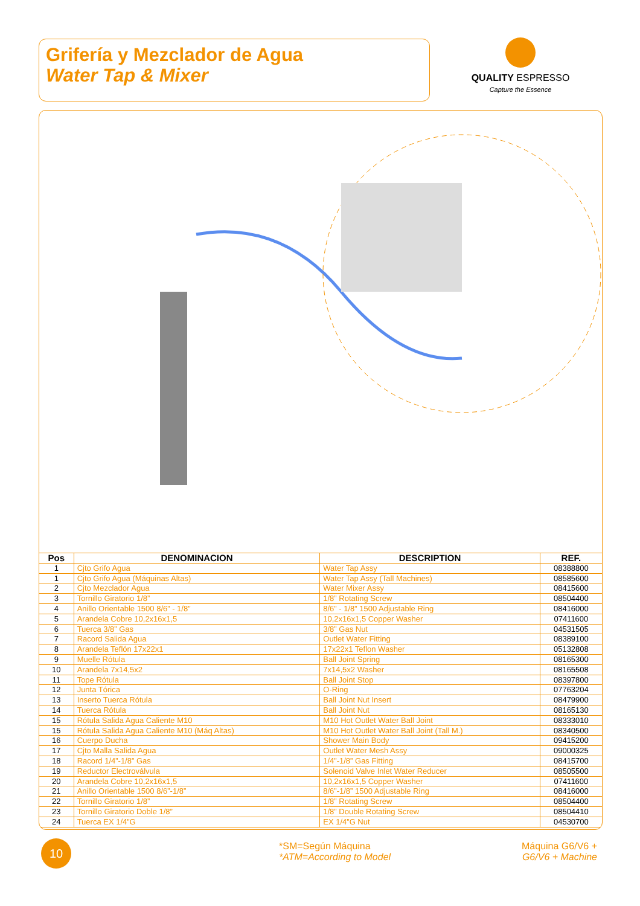Grifería y Mezclador de Agua
Water Tap & Mixer
QUALITY ESPRESSO
Capture the Essence
| Pos | DENOMINACION | DESCRIPTION | REF. |
| --- | --- | --- | --- |
| 1 | Cjto Grifo Agua | Water Tap Assy | 08388800 |
| 1 | Cjto Grifo Agua (Máquinas Altas) | Water Tap Assy (Tall Machines) | 08585600 |
| 2 | Cjto Mezclador Agua | Water Mixer Assy | 08415600 |
| 3 | Tornillo Giratorio 1/8” | 1/8” Rotating Screw | 08504400 |
| 4 | Anillo Orientable 1500 8/6” - 1/8” | 8/6” - 1/8” 1500 Adjustable Ring | 08416000 |
| 5 | Arandela Cobre 10,2x16x1,5 | 10,2x16x1,5 Copper Washer | 07411600 |
| 6 | Tuerca 3/8” Gas | 3/8” Gas Nut | 04531505 |
| 7 | Racord Salida Agua | Outlet Water Fitting | 08389100 |
| 8 | Arandela Teflón 17x22x1 | 17x22x1 Teflon Washer | 05132808 |
| 9 | Muelle Rótula | Ball Joint Spring | 08165300 |
| 10 | Arandela 7x14,5x2 | 7x14,5x2 Washer | 08165508 |
| 11 | Tope Rótula | Ball Joint Stop | 08397800 |
| 12 | Junta Tórica | O-Ring | 07763204 |
| 13 | Inserto Tuerca Rótula | Ball Joint Nut Insert | 08479900 |
| 14 | Tuerca Rótula | Ball Joint Nut | 08165130 |
| 15 | Rótula Salida Agua Caliente M10 | M10 Hot Outlet Water Ball Joint | 08333010 |
| 15 | Rótula Salida Agua Caliente M10 (Máq Altas) | M10 Hot Outlet Water Ball Joint (Tall M.) | 08340500 |
| 16 | Cuerpo Ducha | Shower Main Body | 09415200 |
| 17 | Cjto Malla Salida Agua | Outlet Water Mesh Assy | 09000325 |
| 18 | Racord 1/4”-1/8” Gas | 1/4”-1/8” Gas Fitting | 08415700 |
| 19 | Reductor Electroválvula | Solenoid Valve Inlet Water Reducer | 08505500 |
| 20 | Arandela Cobre 10,2x16x1,5 | 10,2x16x1,5 Copper Washer | 07411600 |
| 21 | Anillo Orientable 1500 8/6”-1/8” | 8/6”-1/8” 1500 Adjustable Ring | 08416000 |
| 22 | Tornillo Giratorio 1/8” | 1/8” Rotating Screw | 08504400 |
| 23 | Tornillo Giratorio Doble 1/8” | 1/8” Double Rotating Screw | 08504410 |
| 24 | Tuerca EX 1/4”G | EX 1/4”G Nut | 04530700 |
10
*SM=Según Máquina
*ATM=According to Model
Máquina G6/V6 +
G6/V6 + Machine